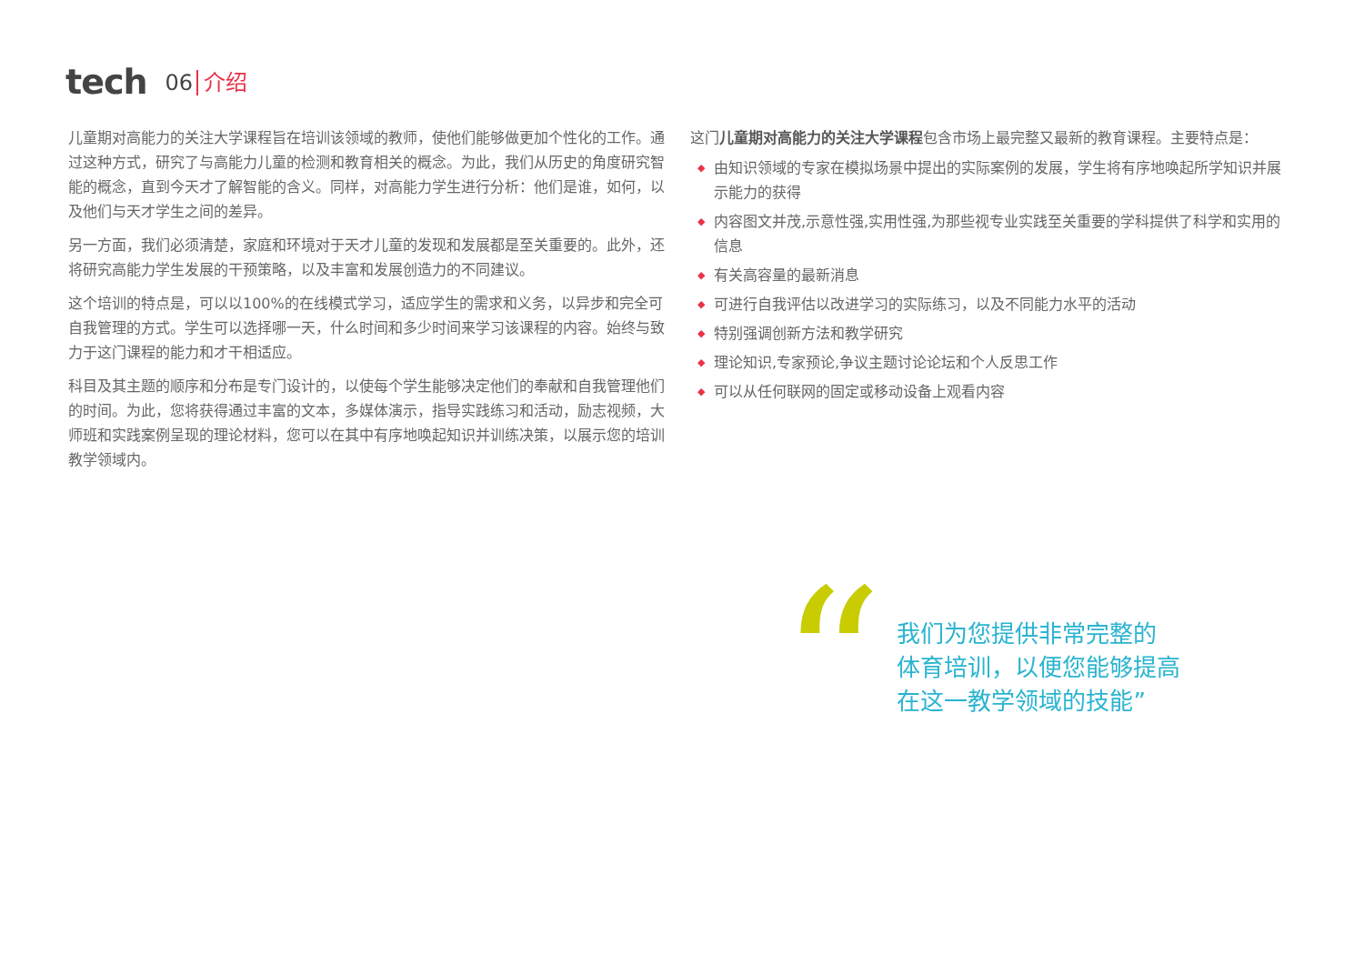tech
06 介绍
儿童期对高能力的关注大学课程旨在培训该领域的教师，使他们能够做更加个性化的工作。通过这种方式，研究了与高能力儿童的检测和教育相关的概念。为此，我们从历史的角度研究智能的概念，直到今天才了解智能的含义。同样，对高能力学生进行分析：他们是谁，如何，以及他们与天才学生之间的差异。
另一方面，我们必须清楚，家庭和环境对于天才儿童的发现和发展都是至关重要的。此外，还将研究高能力学生发展的干预策略，以及丰富和发展创造力的不同建议。
这个培训的特点是，可以以100%的在线模式学习，适应学生的需求和义务，以异步和完全可自我管理的方式。学生可以选择哪一天，什么时间和多少时间来学习该课程的内容。始终与致力于这门课程的能力和才干相适应。
科目及其主题的顺序和分布是专门设计的，以使每个学生能够决定他们的奉献和自我管理他们的时间。为此，您将获得通过丰富的文本，多媒体演示，指导实践练习和活动，励志视频，大师班和实践案例呈现的理论材料，您可以在其中有序地唤起知识并训练决策，以展示您的培训教学领域内。
这门儿童期对高能力的关注大学课程包含市场上最完整又最新的教育课程。主要特点是：
◆ 由知识领域的专家在模拟场景中提出的实际案例的发展，学生将有序地唤起所学知识并展示能力的获得
◆ 内容图文并茂,示意性强,实用性强,为那些视专业实践至关重要的学科提供了科学和实用的信息
◆ 有关高容量的最新消息
◆ 可进行自我评估以改进学习的实际练习，以及不同能力水平的活动
◆ 特别强调创新方法和教学研究
◆ 理论知识,专家预论,争议主题讨论论坛和个人反思工作
◆ 可以从任何联网的固定或移动设备上观看内容
“
我们为您提供非常完整的
体育培训，以便您能够提高
在这一教学领域的技能”